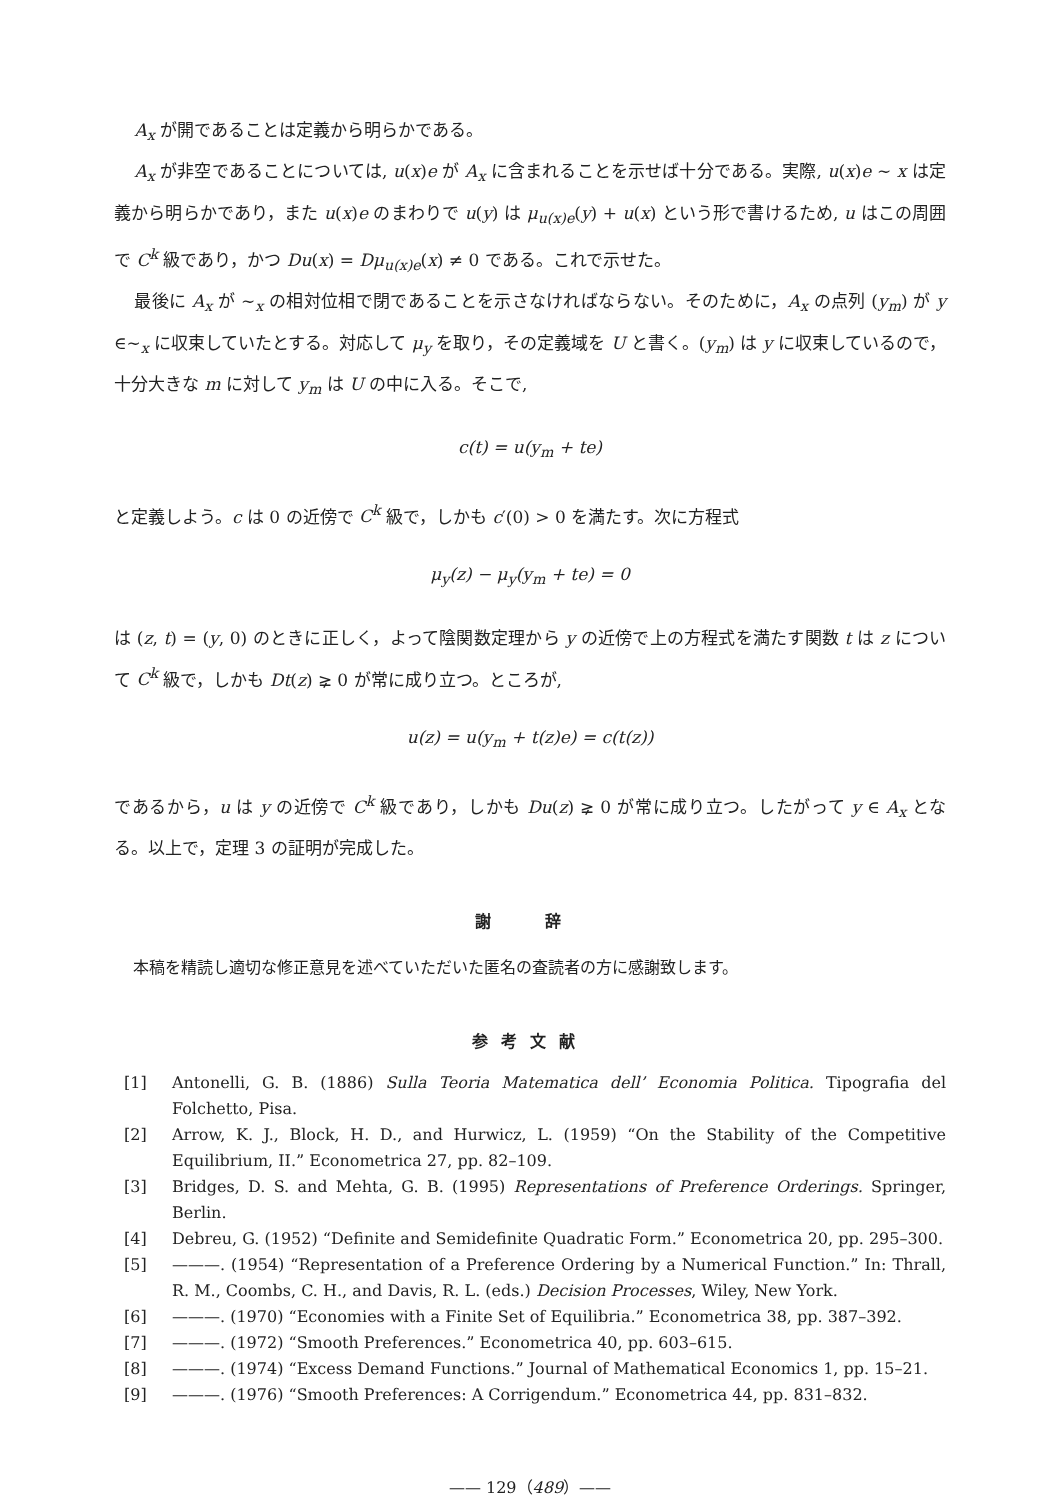A<sub>x</sub> が開であることは定義から明らかである。
A<sub>x</sub> が非空であることについては, u(x)e が A<sub>x</sub> に含まれることを示せば十分である。実際, u(x)e ∼ x は定義から明らかであり，また u(x)e のまわりで u(y) は μ<sub>u(x)e</sub>(y) + u(x) という形で書けるため, u はこの周囲で C<sup>k</sup> 級であり，かつ Du(x) = Dμ<sub>u(x)e</sub>(x) ≠ 0 である。これで示せた。
最後に A<sub>x</sub> が ∼<sub>x</sub> の相対位相で閉であることを示さなければならない。そのために，A<sub>x</sub> の点列 (y<sub>m</sub>) が y ∈∼<sub>x</sub> に収束していたとする。対応して μ<sub>y</sub> を取り，その定義域を U と書く。(y<sub>m</sub>) は y に収束しているので，十分大きな m に対して y<sub>m</sub> は U の中に入る。そこで,
c(t) = u(y<sub>m</sub> + te)
と定義しよう。c は 0 の近傍で C<sup>k</sup> 級で，しかも c′(0) > 0 を満たす。次に方程式
μ<sub>y</sub>(z) − μ<sub>y</sub>(y<sub>m</sub> + te) = 0
は (z, t) = (y, 0) のときに正しく，よって陰関数定理から y の近傍で上の方程式を満たす関数 t は z について C<sup>k</sup> 級で，しかも Dt(z) ⪈ 0 が常に成り立つ。ところが,
u(z) = u(y<sub>m</sub> + t(z)e) = c(t(z))
であるから，u は y の近傍で C<sup>k</sup> 級であり，しかも Du(z) ⪈ 0 が常に成り立つ。したがって y ∈ A<sub>x</sub> となる。以上で，定理 3 の証明が完成した。
謝 辞
本稿を精読し適切な修正意見を述べていただいた匿名の査読者の方に感謝致します。
参考文献
[1] Antonelli, G. B. (1886) Sulla Teoria Matematica dell’ Economia Politica. Tipografia del Folchetto, Pisa.
[2] Arrow, K. J., Block, H. D., and Hurwicz, L. (1959) “On the Stability of the Competitive Equilibrium, II.” Econometrica 27, pp. 82–109.
[3] Bridges, D. S. and Mehta, G. B. (1995) Representations of Preference Orderings. Springer, Berlin.
[4] Debreu, G. (1952) “Definite and Semidefinite Quadratic Form.” Econometrica 20, pp. 295–300.
[5] ———. (1954) “Representation of a Preference Ordering by a Numerical Function.” In: Thrall, R. M., Coombs, C. H., and Davis, R. L. (eds.) Decision Processes, Wiley, New York.
[6] ———. (1970) “Economies with a Finite Set of Equilibria.” Econometrica 38, pp. 387–392.
[7] ———. (1972) “Smooth Preferences.” Econometrica 40, pp. 603–615.
[8] ———. (1974) “Excess Demand Functions.” Journal of Mathematical Economics 1, pp. 15–21.
[9] ———. (1976) “Smooth Preferences: A Corrigendum.” Econometrica 44, pp. 831–832.
—— 129（489）——